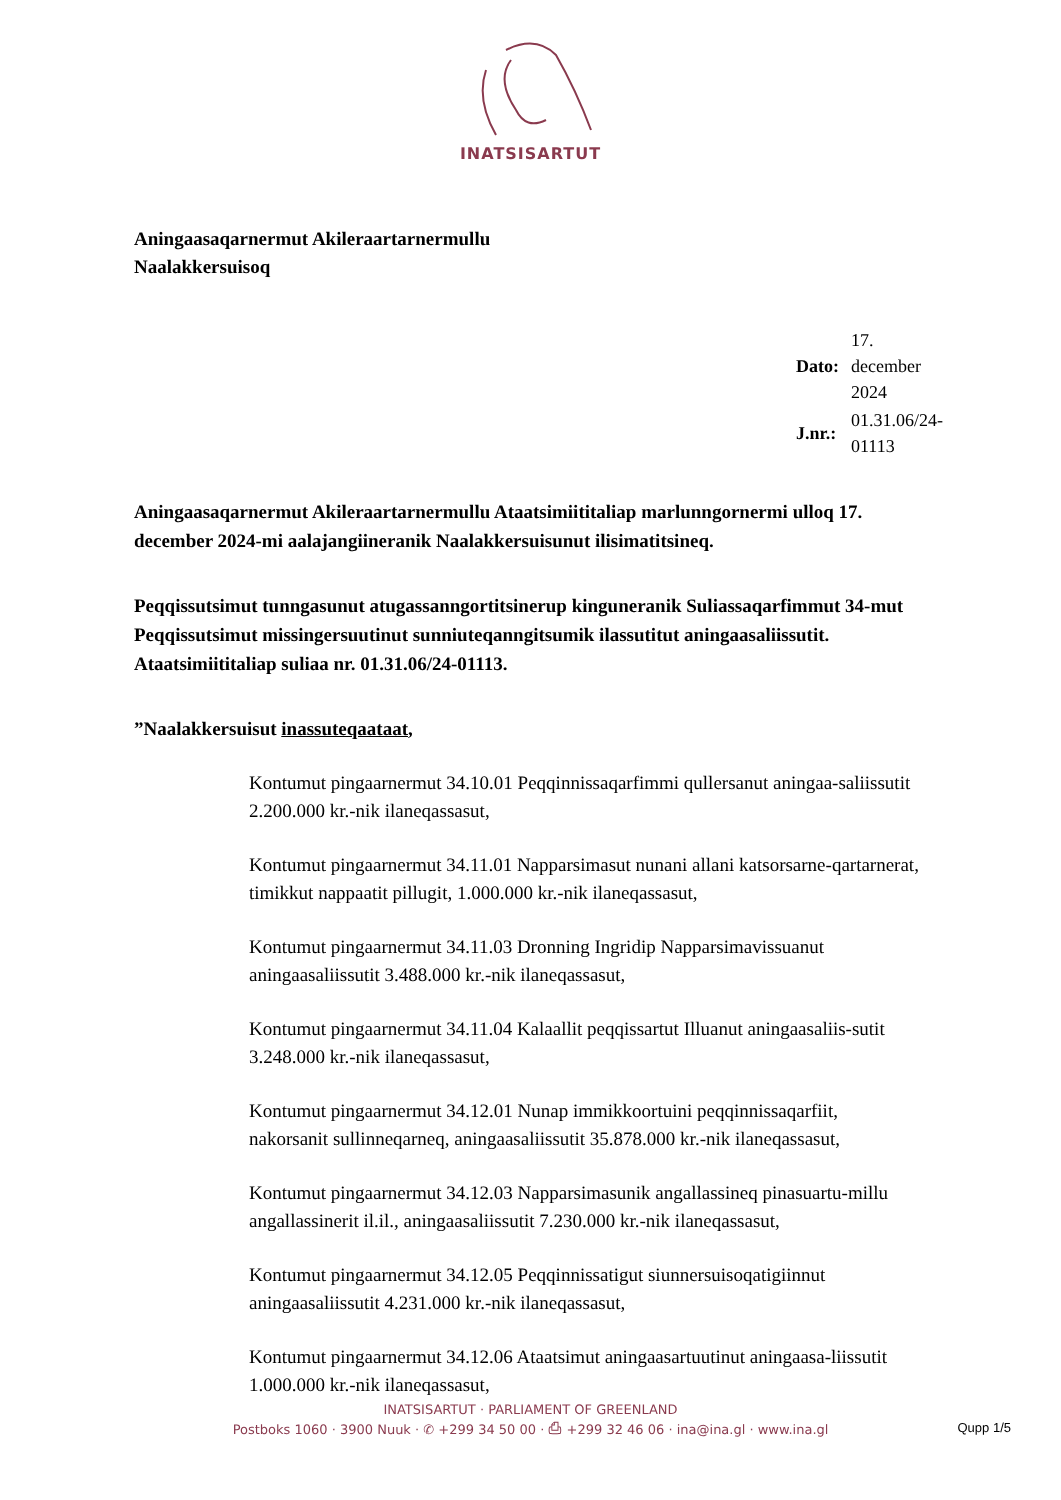INATSISARTUT
Aningaasaqarnermut Akileraartarnermullu
Naalakkersuisoq
| Dato: | 17. december 2024 |
| J.nr.: | 01.31.06/24-01113 |
Aningaasaqarnermut Akileraartarnermullu Ataatsimiititaliap marlunngornermi ulloq 17. december 2024-mi aalajangiineranik Naalakkersuisunut ilisimatitsineq.
Peqqissutsimut tunngasunut atugassanngortitsinerup kinguneranik Suliassaqarfimmut 34-mut Peqqissutsimut missingersuutinut sunniuteqanngitsumik ilassutitut aningaasaliissutit. Ataatsimiititaliap suliaa nr. 01.31.06/24-01113.
”Naalakkersuisut inassuteqaataat,
Kontumut pingaarnermut 34.10.01 Peqqinnissaqarfimmi qullersanut aningaa-saliissutit 2.200.000 kr.-nik ilaneqassasut,
Kontumut pingaarnermut 34.11.01 Napparsimasut nunani allani katsorsarne-qartarnerat, timikkut nappaatit pillugit, 1.000.000 kr.-nik ilaneqassasut,
Kontumut pingaarnermut 34.11.03 Dronning Ingridip Napparsimavissuanut aningaasaliissutit 3.488.000 kr.-nik ilaneqassasut,
Kontumut pingaarnermut 34.11.04 Kalaallit peqqissartut Illuanut aningaasaliis-sutit 3.248.000 kr.-nik ilaneqassasut,
Kontumut pingaarnermut 34.12.01 Nunap immikkoortuini peqqinnissaqarfiit, nakorsanit sullinneqarneq, aningaasaliissutit 35.878.000 kr.-nik ilaneqassasut,
Kontumut pingaarnermut 34.12.03 Napparsimasunik angallassineq pinasuartu-millu angallassinerit il.il., aningaasaliissutit 7.230.000 kr.-nik ilaneqassasut,
Kontumut pingaarnermut 34.12.05 Peqqinnissatigut siunnersuisoqatigiinnut aningaasaliissutit 4.231.000 kr.-nik ilaneqassasut,
Kontumut pingaarnermut 34.12.06 Ataatsimut aningaasartuutinut aningaasa-liissutit 1.000.000 kr.-nik ilaneqassasut,
INATSISARTUT · PARLIAMENT OF GREENLAND
Postboks 1060 · 3900 Nuuk · ✆ +299 34 50 00 · ⎙ +299 32 46 06 · ina@ina.gl · www.ina.gl
Qupp 1/5